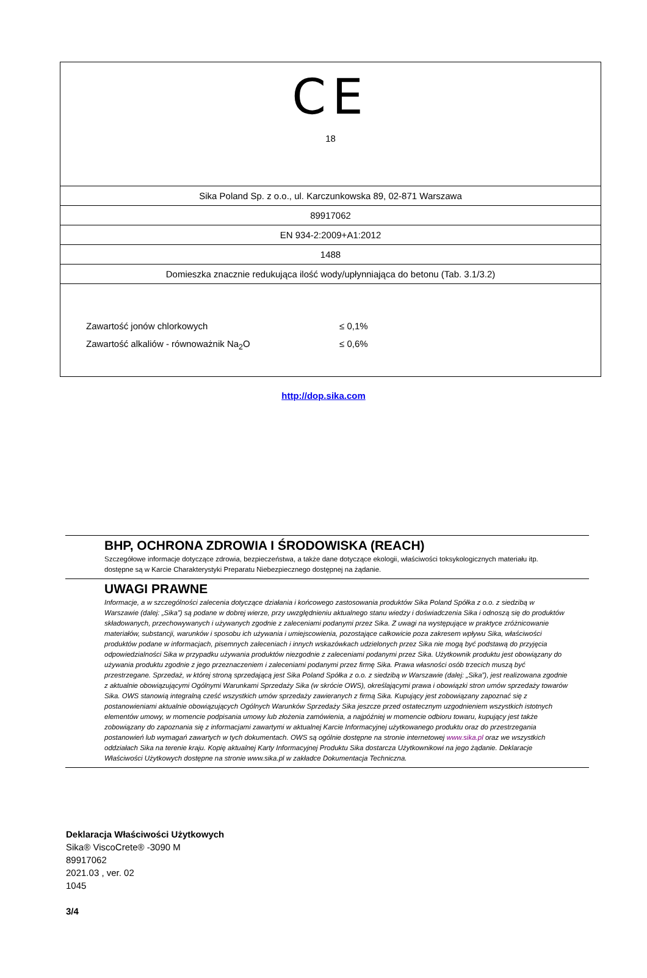CE
18
Sika Poland Sp. z o.o., ul. Karczunkowska 89, 02-871 Warszawa
89917062
EN 934-2:2009+A1:2012
1488
Domieszka znacznie redukująca ilość wody/upłynniająca do betonu (Tab. 3.1/3.2)
Zawartość jonów chlorkowych ≤ 0,1%
Zawartość alkaliów - równoważnik Na<sub>2</sub>O ≤ 0,6%
http://dop.sika.com
BHP, OCHRONA ZDROWIA I ŚRODOWISKA (REACH)
Szczegółowe informacje dotyczące zdrowia, bezpieczeństwa, a także dane dotyczące ekologii, właściwości toksykologicznych materiału itp. dostępne są w Karcie Charakterystyki Preparatu Niebezpiecznego dostępnej na żądanie.
UWAGI PRAWNE
Informacje, a w szczególności zalecenia dotyczące działania i końcowego zastosowania produktów Sika Poland Spółka z o.o. z siedzibą w Warszawie (dalej: „Sika”) są podane w dobrej wierze, przy uwzględnieniu aktualnego stanu wiedzy i doświadczenia Sika i odnoszą się do produktów składowanych, przechowywanych i używanych zgodnie z zaleceniami podanymi przez Sika. Z uwagi na występujące w praktyce zróżnicowanie materiałów, substancji, warunków i sposobu ich używania i umiejscowienia, pozostające całkowicie poza zakresem wpływu Sika, właściwości produktów podane w informacjach, pisemnych zaleceniach i innych wskazówkach udzielonych przez Sika nie mogą być podstawą do przyjęcia odpowiedzialności Sika w przypadku używania produktów niezgodnie z zaleceniami podanymi przez Sika. Użytkownik produktu jest obowiązany do używania produktu zgodnie z jego przeznaczeniem i zaleceniami podanymi przez firmę Sika. Prawa własności osób trzecich muszą być przestrzegane. Sprzedaż, w której stroną sprzedającą jest Sika Poland Spółka z o.o. z siedzibą w Warszawie (dalej: „Sika”), jest realizowana zgodnie z aktualnie obowiązującymi Ogólnymi Warunkami Sprzedaży Sika (w skrócie OWS), określającymi prawa i obowiązki stron umów sprzedaży towarów Sika. OWS stanowią integralną cześć wszystkich umów sprzedaży zawieranych z firmą Sika. Kupujący jest zobowiązany zapoznać się z postanowieniami aktualnie obowiązujących Ogólnych Warunków Sprzedaży Sika jeszcze przed ostatecznym uzgodnieniem wszystkich istotnych elementów umowy, w momencie podpisania umowy lub złożenia zamówienia, a najpóźniej w momencie odbioru towaru, kupujący jest także zobowiązany do zapoznania się z informacjami zawartymi w aktualnej Karcie Informacyjnej użytkowanego produktu oraz do przestrzegania postanowień lub wymagań zawartych w tych dokumentach. OWS są ogólnie dostępne na stronie internetowej www.sika.pl oraz we wszystkich oddziałach Sika na terenie kraju. Kopię aktualnej Karty Informacyjnej Produktu Sika dostarcza Użytkownikowi na jego żądanie. Deklaracje Właściwości Użytkowych dostępne na stronie www.sika.pl w zakładce Dokumentacja Techniczna.
Deklaracja Właściwości Użytkowych
Sika® ViscoCrete® -3090 M
89917062
2021.03 , ver. 02
1045
3/4